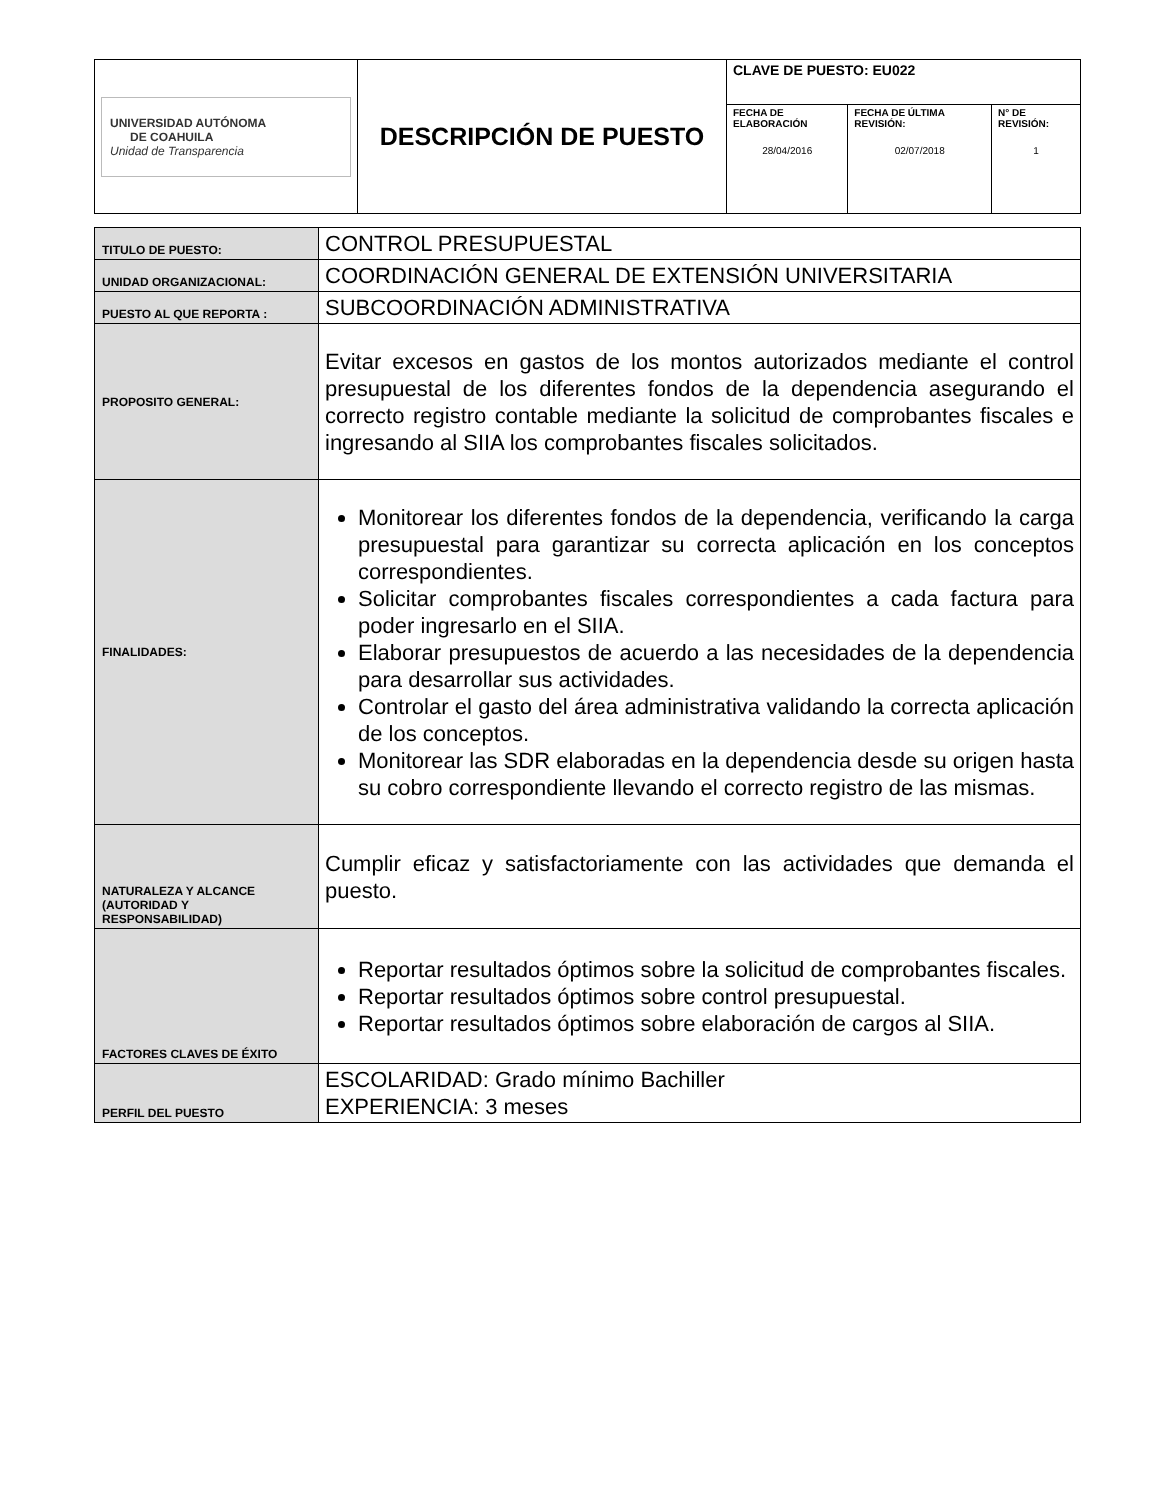| UNIVERSIDAD AUTÓNOMA DE COAHUILA Unidad de Transparencia | DESCRIPCIÓN DE PUESTO | CLAVE DE PUESTO: EU022 | | |
| | | FECHA DE ELABORACIÓN 28/04/2016 | FECHA DE ÚLTIMA REVISIÓN: 02/07/2018 | N° DE REVISIÓN: 1 |
| TITULO DE PUESTO: | CONTROL PRESUPUESTAL |
| UNIDAD ORGANIZACIONAL: | COORDINACIÓN GENERAL DE EXTENSIÓN UNIVERSITARIA |
| PUESTO AL QUE REPORTA : | SUBCOORDINACIÓN ADMINISTRATIVA |
| PROPOSITO GENERAL: | Evitar excesos en gastos de los montos autorizados mediante el control presupuestal de los diferentes fondos de la dependencia asegurando el correcto registro contable mediante la solicitud de comprobantes fiscales e ingresando al SIIA los comprobantes fiscales solicitados. |
| FINALIDADES: | Monitorear los diferentes fondos de la dependencia, verificando la carga presupuestal para garantizar su correcta aplicación en los conceptos correspondientes. Solicitar comprobantes fiscales correspondientes a cada factura para poder ingresarlo en el SIIA. Elaborar presupuestos de acuerdo a las necesidades de la dependencia para desarrollar sus actividades. Controlar el gasto del área administrativa validando la correcta aplicación de los conceptos. Monitorear las SDR elaboradas en la dependencia desde su origen hasta su cobro correspondiente llevando el correcto registro de las mismas. |
| NATURALEZA Y ALCANCE (AUTORIDAD Y RESPONSABILIDAD) | Cumplir eficaz y satisfactoriamente con las actividades que demanda el puesto. |
| FACTORES CLAVES DE ÉXITO | Reportar resultados óptimos sobre la solicitud de comprobantes fiscales. Reportar resultados óptimos sobre control presupuestal. Reportar resultados óptimos sobre elaboración de cargos al SIIA. |
| PERFIL DEL PUESTO | ESCOLARIDAD: Grado mínimo Bachiller EXPERIENCIA: 3 meses |